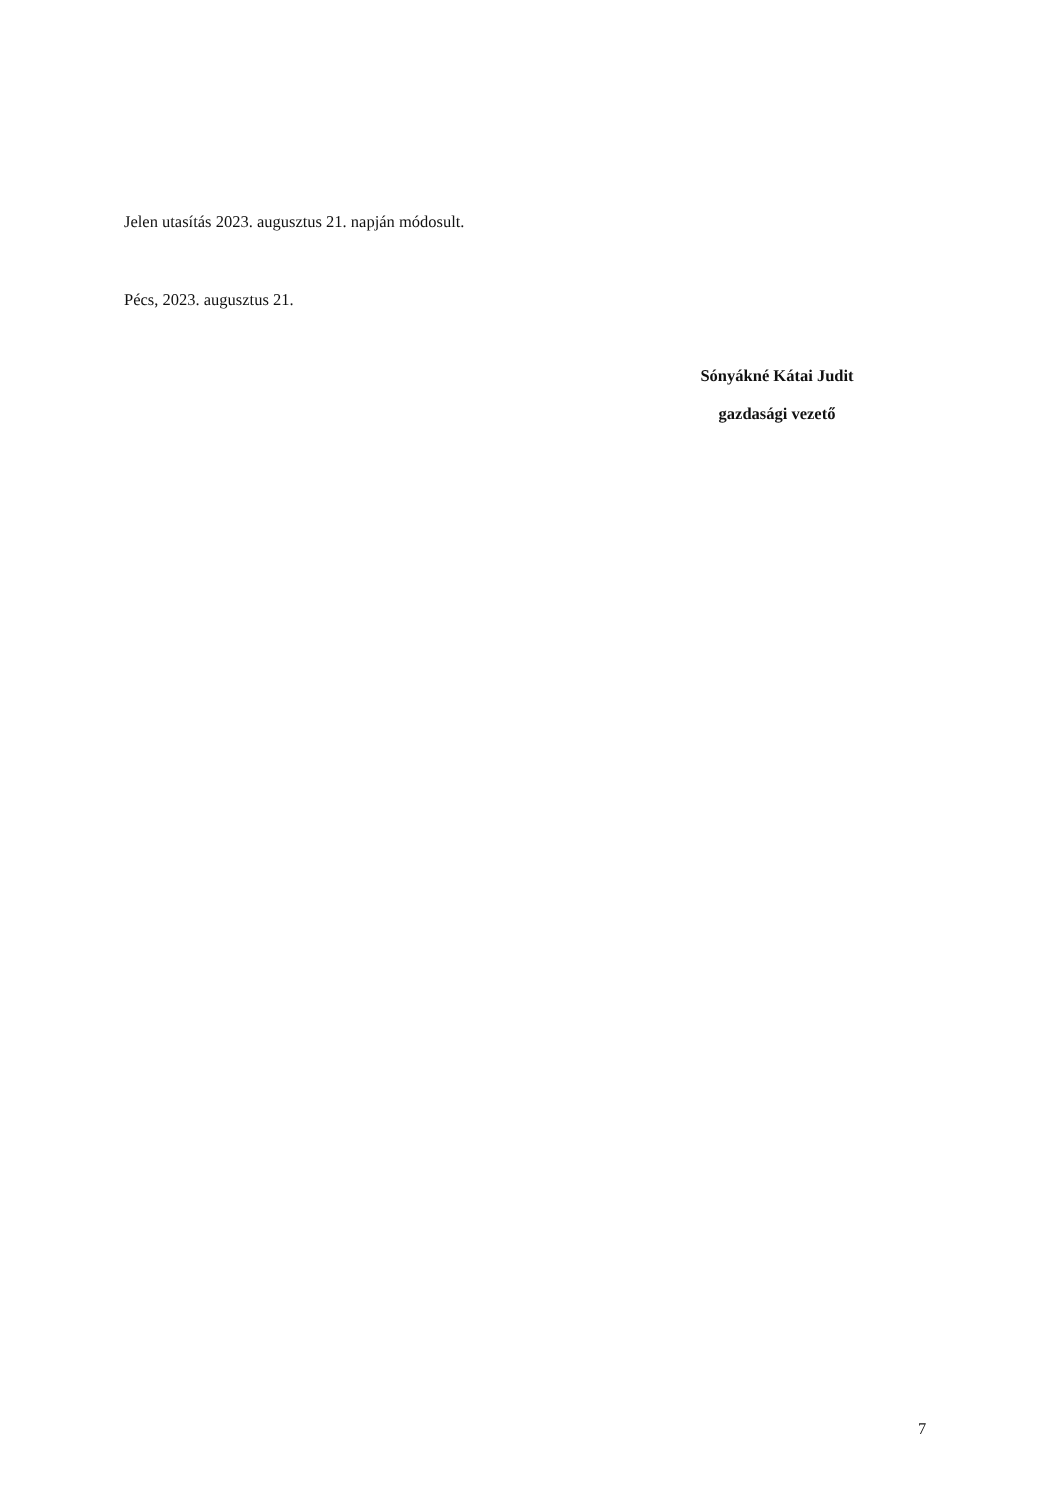Jelen utasítás 2023. augusztus 21. napján módosult.
Pécs, 2023. augusztus 21.
Sónyákné Kátai Judit
gazdasági vezető
7